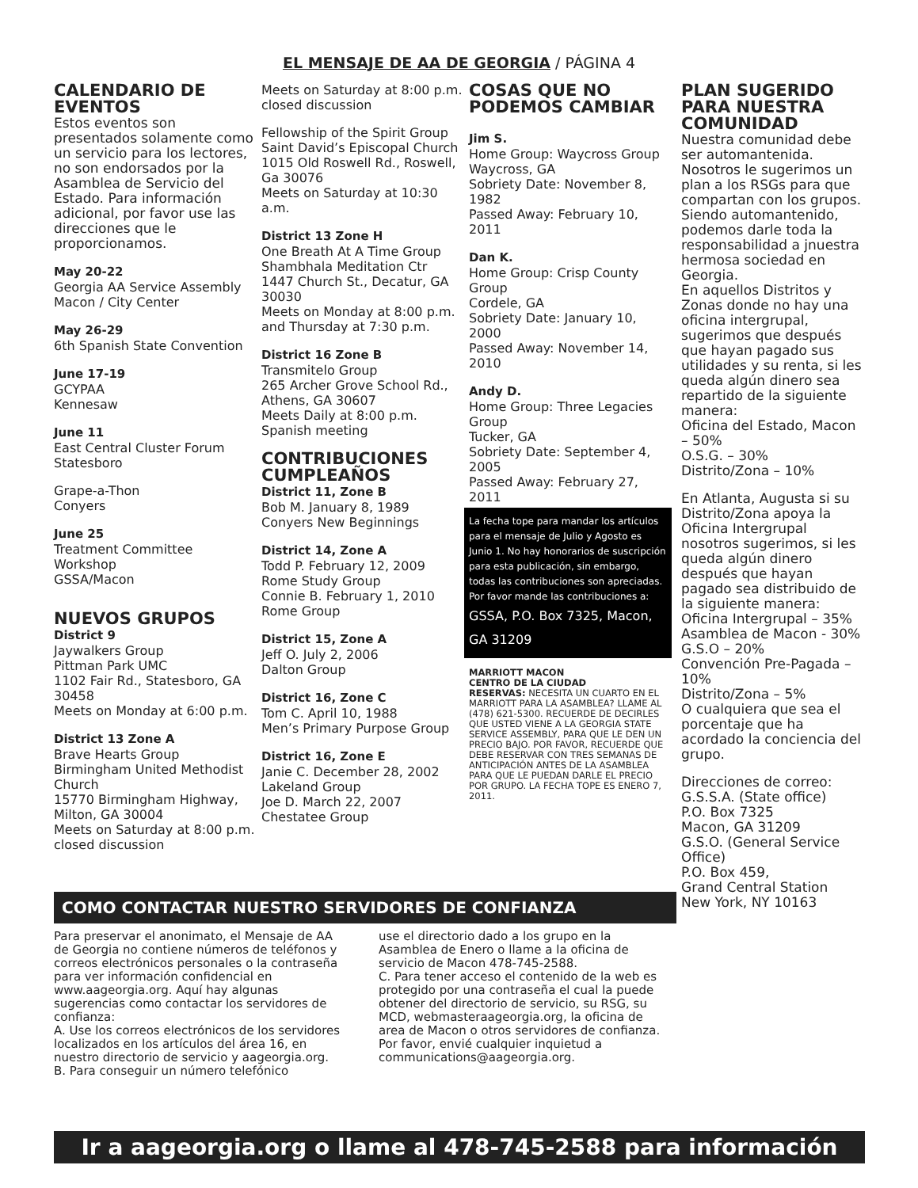EL MENSAJE DE AA DE GEORGIA / PÁGINA 4
CALENDARIO DE EVENTOS
Estos eventos son presentados solamente como un servicio para los lectores, no son endorsados por la Asamblea de Servicio del Estado. Para información adicional, por favor use las direcciones que le proporcionamos.
May 20-22
Georgia AA Service Assembly
Macon / City Center
May 26-29
6th Spanish State Convention
June 17-19
GCYPAA
Kennesaw
June 11
East Central Cluster Forum
Statesboro
Grape-a-Thon
Conyers
June 25
Treatment Committee
Workshop
GSSA/Macon
NUEVOS GRUPOS
District 9
Jaywalkers Group
Pittman Park UMC
1102 Fair Rd., Statesboro, GA 30458
Meets on Monday at 6:00 p.m.
District 13 Zone A
Brave Hearts Group
Birmingham United Methodist Church
15770 Birmingham Highway, Milton, GA 30004
Meets on Saturday at 8:00 p.m. closed discussion
Meets on Saturday at 8:00 p.m. closed discussion
Fellowship of the Spirit Group
Saint David’s Episcopal Church
1015 Old Roswell Rd., Roswell, Ga 30076
Meets on Saturday at 10:30 a.m.
District 13 Zone H
One Breath At A Time Group
Shambhala Meditation Ctr
1447 Church St., Decatur, GA 30030
Meets on Monday at 8:00 p.m. and Thursday at 7:30 p.m.
District 16 Zone B
Transmitelo Group
265 Archer Grove School Rd., Athens, GA 30607
Meets Daily at 8:00 p.m.
Spanish meeting
CONTRIBUCIONES CUMPLEAÑOS
District 11, Zone B
Bob M. January 8, 1989
Conyers New Beginnings
District 14, Zone A
Todd P. February 12, 2009
Rome Study Group
Connie B. February 1, 2010
Rome Group
District 15, Zone A
Jeff O. July 2, 2006
Dalton Group
District 16, Zone C
Tom C. April 10, 1988
Men’s Primary Purpose Group
District 16, Zone E
Janie C. December 28, 2002
Lakeland Group
Joe D. March 22, 2007
Chestatee Group
COSAS QUE NO PODEMOS CAMBIAR
Jim S.
Home Group: Waycross Group
Waycross, GA
Sobriety Date: November 8, 1982
Passed Away: February 10, 2011
Dan K.
Home Group: Crisp County Group
Cordele, GA
Sobriety Date: January 10, 2000
Passed Away: November 14, 2010
Andy D.
Home Group: Three Legacies Group
Tucker, GA
Sobriety Date: September 4, 2005
Passed Away: February 27, 2011
La fecha tope para mandar los artículos para el mensaje de Julio y Agosto es Junio 1. No hay honorarios de suscripción para esta publicación, sin embargo, todas las contribuciones son apreciadas. Por favor mande las contribuciones a:
GSSA, P.O. Box 7325, Macon, GA 31209
MARRIOTT MACON
CENTRO DE LA CIUDAD
RESERVAS: NECESITA UN CUARTO EN EL MARRIOTT PARA LA ASAMBLEA? LLAME AL (478) 621-5300. RECUERDE DE DECIRLES QUE USTED VIENE A LA GEORGIA STATE SERVICE ASSEMBLY, PARA QUE LE DEN UN PRECIO BAJO. POR FAVOR, RECUERDE QUE DEBE RESERVAR CON TRES SEMANAS DE ANTICIPACIÓN ANTES DE LA ASAMBLEA PARA QUE LE PUEDAN DARLE EL PRECIO POR GRUPO. LA FECHA TOPE ES ENERO 7, 2011.
PLAN SUGERIDO PARA NUESTRA COMUNIDAD
Nuestra comunidad debe ser automantenida. Nosotros le sugerimos un plan a los RSGs para que compartan con los grupos. Siendo automantenido, podemos darle toda la responsabilidad a jnuestra hermosa sociedad en Georgia.
En aquellos Distritos y Zonas donde no hay una oficina intergrupal, sugerimos que después que hayan pagado sus utilidades y su renta, si les queda algún dinero sea repartido de la siguiente manera:
Oficina del Estado, Macon – 50%
O.S.G. – 30%
Distrito/Zona – 10%
En Atlanta, Augusta si su Distrito/Zona apoya la Oficina Intergrupal nosotros sugerimos, si les queda algún dinero después que hayan pagado sea distribuido de la siguiente manera:
Oficina Intergrupal – 35%
Asamblea de Macon - 30%
G.S.O – 20%
Convención Pre-Pagada – 10%
Distrito/Zona – 5%
O cualquiera que sea el porcentaje que ha acordado la conciencia del grupo.
Direcciones de correo:
G.S.S.A. (State office)
P.O. Box 7325
Macon, GA 31209
G.S.O. (General Service Office)
P.O. Box 459,
Grand Central Station
New York, NY 10163
COMO CONTACTAR NUESTRO SERVIDORES DE CONFIANZA
Para preservar el anonimato, el Mensaje de AA de Georgia no contiene números de teléfonos y correos electrónicos personales o la contraseña para ver información confidencial en www.aageorgia.org. Aquí hay algunas sugerencias como contactar los servidores de confianza:
A. Use los correos electrónicos de los servidores localizados en los artículos del área 16, en nuestro directorio de servicio y aageorgia.org.
B. Para conseguir un número telefónico
use el directorio dado a los grupo en la Asamblea de Enero o llame a la oficina de servicio de Macon 478-745-2588.
C. Para tener acceso el contenido de la web es protegido por una contraseña el cual la puede obtener del directorio de servicio, su RSG, su MCD, webmasteraageorgia.org, la oficina de area de Macon o otros servidores de confianza. Por favor, envié cualquier inquietud a communications@aageorgia.org.
Ir a aageorgia.org o llame al 478-745-2588 para información